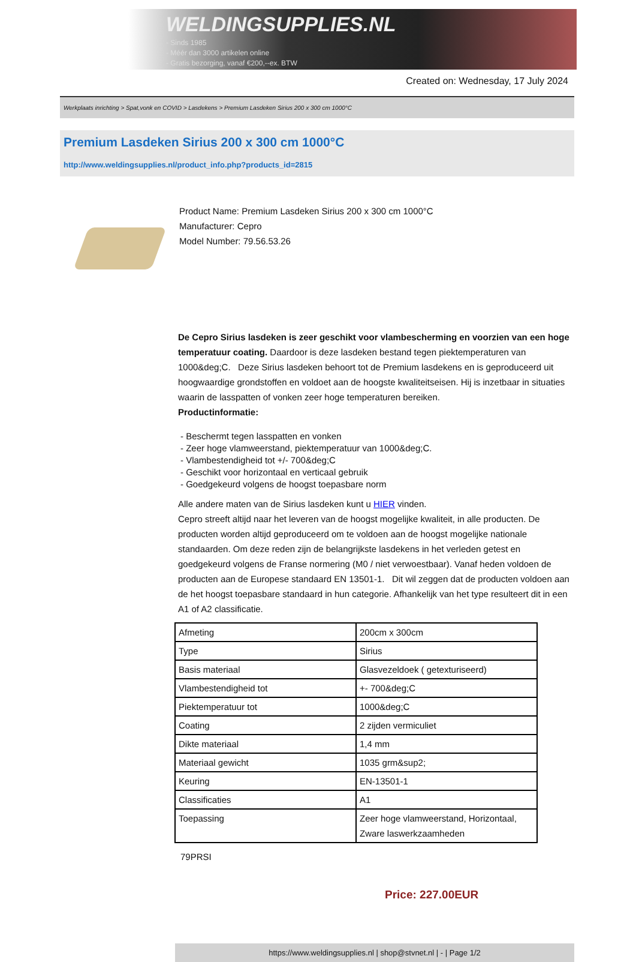WELDINGSUPPLIES.NL
- Sinds 1985
- Méér dan 3000 artikelen online
- Gratis bezorging, vanaf €200,--ex. BTW
Created on: Wednesday, 17 July 2024
Werkplaats inrichting > Spat,vonk en COVID > Lasdekens > Premium Lasdeken Sirius 200 x 300 cm 1000°C
Premium Lasdeken Sirius 200 x 300 cm 1000°C
http://www.weldingsupplies.nl/product_info.php?products_id=2815
Product Name: Premium Lasdeken Sirius 200 x 300 cm 1000°C
Manufacturer: Cepro
Model Number: 79.56.53.26
De Cepro Sirius lasdeken is zeer geschikt voor vlambescherming en voorzien van een hoge temperatuur coating. Daardoor is deze lasdeken bestand tegen piektemperaturen van 1000&deg;C. Deze Sirius lasdeken behoort tot de Premium lasdekens en is geproduceerd uit hoogwaardige grondstoffen en voldoet aan de hoogste kwaliteitseisen. Hij is inzetbaar in situaties waarin de lasspatten of vonken zeer hoge temperaturen bereiken.
Productinformatie:
- Beschermt tegen lasspatten en vonken
- Zeer hoge vlamweerstand, piektemperatuur van 1000&deg;C.
- Vlambestendigheid tot +/- 700&deg;C
- Geschikt voor horizontaal en verticaal gebruik
- Goedgekeurd volgens de hoogst toepasbare norm
Alle andere maten van de Sirius lasdeken kunt u HIER vinden.
Cepro streeft altijd naar het leveren van de hoogst mogelijke kwaliteit, in alle producten. De producten worden altijd geproduceerd om te voldoen aan de hoogst mogelijke nationale standaarden. Om deze reden zijn de belangrijkste lasdekens in het verleden getest en goedgekeurd volgens de Franse normering (M0 / niet verwoestbaar). Vanaf heden voldoen de producten aan de Europese standaard EN 13501-1. Dit wil zeggen dat de producten voldoen aan de het hoogst toepasbare standaard in hun categorie. Afhankelijk van het type resulteert dit in een A1 of A2 classificatie.
| Afmeting | 200cm x 300cm |
| Type | Sirius |
| Basis materiaal | Glasvezeldoek ( getexturiseerd) |
| Vlambestendigheid tot | +- 700&deg;C |
| Piektemperatuur tot | 1000&deg;C |
| Coating | 2 zijden vermiculiet |
| Dikte materiaal | 1,4 mm |
| Materiaal gewicht | 1035 grm&sup2; |
| Keuring | EN-13501-1 |
| Classificaties | A1 |
| Toepassing | Zeer hoge vlamweerstand, Horizontaal, Zware laswerkzaamheden |
79PRSI
Price: 227.00EUR
https://www.weldingsupplies.nl | shop@stvnet.nl | - | Page 1/2